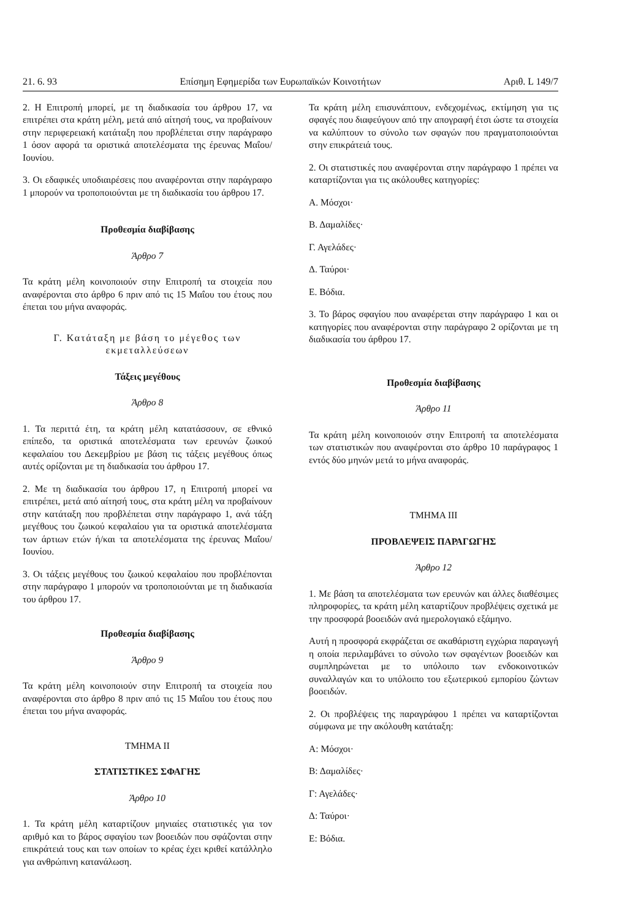21. 6. 93 Επίσημη Εφημερίδα των Ευρωπαϊκών Κοινοτήτων Αριθ. L 149/7
2. Η Επιτροπή μπορεί, με τη διαδικασία του άρθρου 17, να επιτρέπει στα κράτη μέλη, μετά από αίτησή τους, να προβαίνουν στην περιφερειακή κατάταξη που προβλέπεται στην παράγραφο 1 όσον αφορά τα οριστικά αποτελέσματα της έρευνας Μαΐου/Ιουνίου.
3. Οι εδαφικές υποδιαιρέσεις που αναφέρονται στην παράγραφο 1 μπορούν να τροποποιούνται με τη διαδικασία του άρθρου 17.
Προθεσμία διαβίβασης
Άρθρο 7
Τα κράτη μέλη κοινοποιούν στην Επιτροπή τα στοιχεία που αναφέρονται στο άρθρο 6 πριν από τις 15 Μαΐου του έτους που έπεται του μήνα αναφοράς.
Γ. Κατάταξη με βάση το μέγεθος των εκμεταλλεύσεων
Τάξεις μεγέθους
Άρθρο 8
1. Τα περιττά έτη, τα κράτη μέλη κατατάσσουν, σε εθνικό επίπεδο, τα οριστικά αποτελέσματα των ερευνών ζωικού κεφαλαίου του Δεκεμβρίου με βάση τις τάξεις μεγέθους όπως αυτές ορίζονται με τη διαδικασία του άρθρου 17.
2. Με τη διαδικασία του άρθρου 17, η Επιτροπή μπορεί να επιτρέπει, μετά από αίτησή τους, στα κράτη μέλη να προβαίνουν στην κατάταξη που προβλέπεται στην παράγραφο 1, ανά τάξη μεγέθους του ζωικού κεφαλαίου για τα οριστικά αποτελέσματα των άρτιων ετών ή/και τα αποτελέσματα της έρευνας Μαΐου/Ιουνίου.
3. Οι τάξεις μεγέθους του ζωικού κεφαλαίου που προβλέπονται στην παράγραφο 1 μπορούν να τροποποιούνται με τη διαδικασία του άρθρου 17.
Προθεσμία διαβίβασης
Άρθρο 9
Τα κράτη μέλη κοινοποιούν στην Επιτροπή τα στοιχεία που αναφέρονται στο άρθρο 8 πριν από τις 15 Μαΐου του έτους που έπεται του μήνα αναφοράς.
ΤΜΗΜΑ II
ΣΤΑΤΙΣΤΙΚΕΣ ΣΦΑΓΗΣ
Άρθρο 10
1. Τα κράτη μέλη καταρτίζουν μηνιαίες στατιστικές για τον αριθμό και το βάρος σφαγίου των βοοειδών που σφάζονται στην επικράτειά τους και των οποίων το κρέας έχει κριθεί κατάλληλο για ανθρώπινη κατανάλωση.
Τα κράτη μέλη επισυνάπτουν, ενδεχομένως, εκτίμηση για τις σφαγές που διαφεύγουν από την απογραφή έτσι ώστε τα στοιχεία να καλύπτουν το σύνολο των σφαγών που πραγματοποιούνται στην επικράτειά τους.
2. Οι στατιστικές που αναφέρονται στην παράγραφο 1 πρέπει να καταρτίζονται για τις ακόλουθες κατηγορίες:
Α. Μόσχοι·
Β. Δαμαλίδες·
Γ. Αγελάδες·
Δ. Ταύροι·
Ε. Βόδια.
3. Το βάρος σφαγίου που αναφέρεται στην παράγραφο 1 και οι κατηγορίες που αναφέρονται στην παράγραφο 2 ορίζονται με τη διαδικασία του άρθρου 17.
Προθεσμία διαβίβασης
Άρθρο 11
Τα κράτη μέλη κοινοποιούν στην Επιτροπή τα αποτελέσματα των στατιστικών που αναφέρονται στο άρθρο 10 παράγραφος 1 εντός δύο μηνών μετά το μήνα αναφοράς.
ΤΜΗΜΑ III
ΠΡΟΒΛΕΨΕΙΣ ΠΑΡΑΓΩΓΗΣ
Άρθρο 12
1. Με βάση τα αποτελέσματα των ερευνών και άλλες διαθέσιμες πληροφορίες, τα κράτη μέλη καταρτίζουν προβλέψεις σχετικά με την προσφορά βοοειδών ανά ημερολογιακό εξάμηνο.
Αυτή η προσφορά εκφράζεται σε ακαθάριστη εγχώρια παραγωγή η οποία περιλαμβάνει το σύνολο των σφαγέντων βοοειδών και συμπληρώνεται με το υπόλοιπο των ενδοκοινοτικών συναλλαγών και το υπόλοιπο του εξωτερικού εμπορίου ζώντων βοοειδών.
2. Οι προβλέψεις της παραγράφου 1 πρέπει να καταρτίζονται σύμφωνα με την ακόλουθη κατάταξη:
Α: Μόσχοι·
Β: Δαμαλίδες·
Γ: Αγελάδες·
Δ: Ταύροι·
Ε: Βόδια.